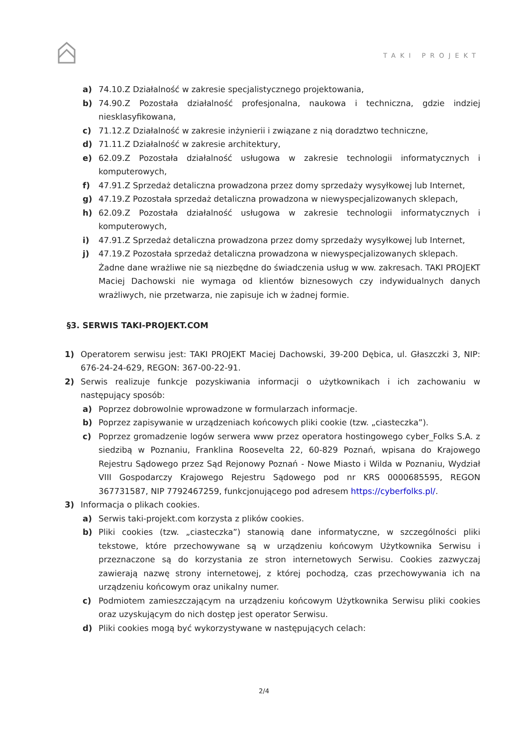TAKI PROJEKT
a) 74.10.Z Działalność w zakresie specjalistycznego projektowania,
b) 74.90.Z Pozostała działalność profesjonalna, naukowa i techniczna, gdzie indziej niesklasyfikowana,
c) 71.12.Z Działalność w zakresie inżynierii i związane z nią doradztwo techniczne,
d) 71.11.Z Działalność w zakresie architektury,
e) 62.09.Z Pozostała działalność usługowa w zakresie technologii informatycznych i komputerowych,
f) 47.91.Z Sprzedaż detaliczna prowadzona przez domy sprzedaży wysyłkowej lub Internet,
g) 47.19.Z Pozostała sprzedaż detaliczna prowadzona w niewyspecjalizowanych sklepach,
h) 62.09.Z Pozostała działalność usługowa w zakresie technologii informatycznych i komputerowych,
i) 47.91.Z Sprzedaż detaliczna prowadzona przez domy sprzedaży wysyłkowej lub Internet,
j) 47.19.Z Pozostała sprzedaż detaliczna prowadzona w niewyspecjalizowanych sklepach.
Żadne dane wrażliwe nie są niezbędne do świadczenia usług w ww. zakresach. TAKI PROJEKT Maciej Dachowski nie wymaga od klientów biznesowych czy indywidualnych danych wrażliwych, nie przetwarza, nie zapisuje ich w żadnej formie.
§3. SERWIS TAKI-PROJEKT.COM
1) Operatorem serwisu jest: TAKI PROJEKT Maciej Dachowski, 39-200 Dębica, ul. Głaszczki 3, NIP: 676-24-24-629, REGON: 367-00-22-91.
2) Serwis realizuje funkcje pozyskiwania informacji o użytkownikach i ich zachowaniu w następujący sposób:
a) Poprzez dobrowolnie wprowadzone w formularzach informacje.
b) Poprzez zapisywanie w urządzeniach końcowych pliki cookie (tzw. „ciasteczka”).
c) Poprzez gromadzenie logów serwera www przez operatora hostingowego cyber_Folks S.A. z siedzibą w Poznaniu, Franklina Roosevelta 22, 60-829 Poznań, wpisana do Krajowego Rejestru Sądowego przez Sąd Rejonowy Poznań - Nowe Miasto i Wilda w Poznaniu, Wydział VIII Gospodarczy Krajowego Rejestru Sądowego pod nr KRS 0000685595, REGON 367731587, NIP 7792467259, funkcjonującego pod adresem https://cyberfolks.pl/.
3) Informacja o plikach cookies.
a) Serwis taki-projekt.com korzysta z plików cookies.
b) Pliki cookies (tzw. „ciasteczka”) stanowią dane informatyczne, w szczególności pliki tekstowe, które przechowywane są w urządzeniu końcowym Użytkownika Serwisu i przeznaczone są do korzystania ze stron internetowych Serwisu. Cookies zazwyczaj zawierają nazwę strony internetowej, z której pochodzą, czas przechowywania ich na urządzeniu końcowym oraz unikalny numer.
c) Podmiotem zamieszczającym na urządzeniu końcowym Użytkownika Serwisu pliki cookies oraz uzyskującym do nich dostęp jest operator Serwisu.
d) Pliki cookies mogą być wykorzystywane w następujących celach:
2/4